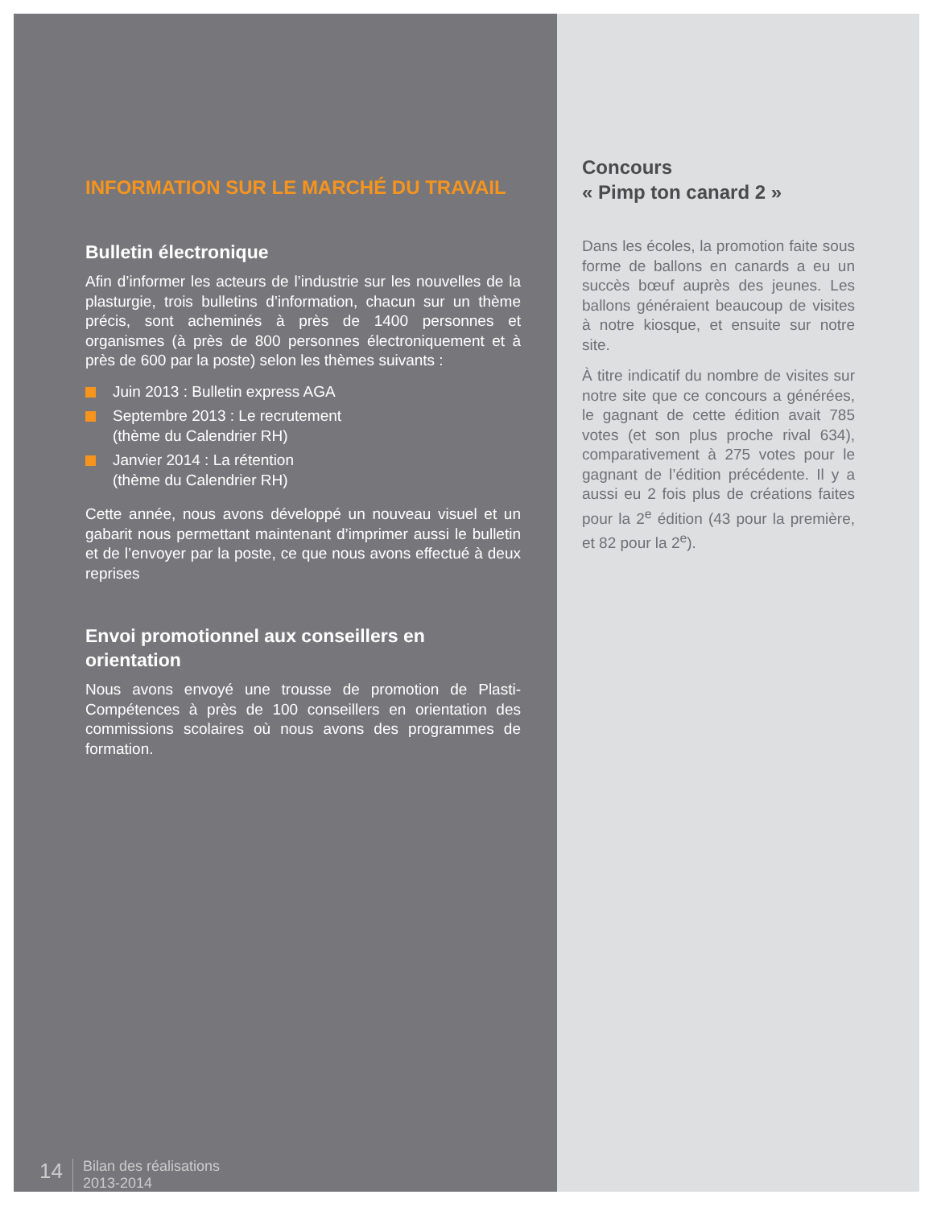INFORMATION SUR LE MARCHÉ DU TRAVAIL
Bulletin électronique
Afin d’informer les acteurs de l’industrie sur les nouvelles de la plasturgie, trois bulletins d’information, chacun sur un thème précis, sont acheminés à près de 1400 personnes et organismes (à près de 800 personnes électroniquement et à près de 600 par la poste) selon les thèmes suivants :
Juin 2013 : Bulletin express AGA
Septembre 2013 : Le recrutement
(thème du Calendrier RH)
Janvier 2014 : La rétention
(thème du Calendrier RH)
Cette année, nous avons développé un nouveau visuel et un gabarit nous permettant maintenant d’imprimer aussi le bulletin et de l’envoyer par la poste, ce que nous avons effectué à deux reprises
Envoi promotionnel aux conseillers en orientation
Nous avons envoyé une trousse de promotion de Plasti-Compétences à près de 100 conseillers en orientation des commissions scolaires où nous avons des programmes de formation.
14
Bilan des réalisations
2013-2014
Concours
« Pimp ton canard 2 »
Dans les écoles, la promotion faite sous forme de ballons en canards a eu un succès bœuf auprès des jeunes. Les ballons généraient beaucoup de visites à notre kiosque, et ensuite sur notre site.
À titre indicatif du nombre de visites sur notre site que ce concours a générées, le gagnant de cette édition avait 785 votes (et son plus proche rival 634), comparativement à 275 votes pour le gagnant de l’édition précédente. Il y a aussi eu 2 fois plus de créations faites pour la 2<sup>e</sup> édition (43 pour la première, et 82 pour la 2<sup>e</sup>).